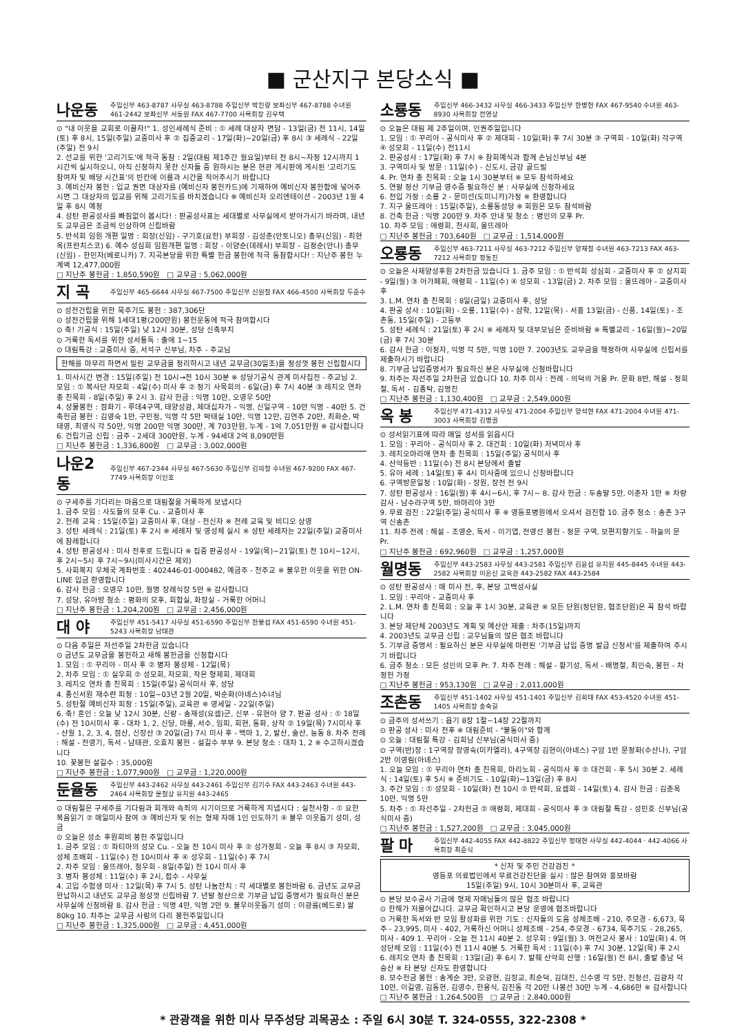■ 군산지구 본당소식 ■
나운동 주임신부 463-8787 사무실 463-8788 주임신부 박진량 보좌신부 467-8788 수녀원 461-2442 보좌신부 서동원 FAX 467-7700 사목회장 김우택
⊙ "내 이웃을 교회로 이끌자!" 1. 성인세례식 준비 : ① 세례 대상자 면담 - 13일(금) 전 11시, 14일(토) 후 8시, 15일(주일) 교중미사 후 ② 집중교리 - 17일(화)~20일(금) 후 8시 ③ 세례식 - 22일(주일) 전 9시
2. 선교를 위한 '고리기도'에 적극 동참 : 2일(대림 제1주간 월요일)부터 전 8시~자정 12시까지 1시간씩 실시하오니, 아직 신청하지 못한 신자들 중 원하시는 분은 현관 게시판에 게시된 '고리기도 참여자 및 배당 시간표'의 빈칸에 이름과 시간을 적어주시기 바랍니다
3. 예비신자 봉헌 : 입교 권면 대상자를 (예비신자 봉헌카드)에 기재하여 예비신자 봉헌함에 넣어주시면 그 대상자의 입교를 위해 고리기도를 바치겠습니다 ※ 예비신자 오리엔테이션 - 2003년 1월 4일 후 8시 예정
4. 성탄 판공성사를 빠짐없이 봅시다! : 판공성사표는 세대별로 사무실에서 받아가시기 바라며, 내년도 교무금은 조금씩 인상하여 신립바람
5. 반석회 임원 개편 일명 : 회장(신임) - 구기호(요한) 부회장 - 김성춘(안토니오) 총무(신임) - 최현옥(프란치스코) 6. 예수 성심회 임원개편 일명 : 회장 - 이양순(데레사) 부회장 - 김정순(안나) 총무(신임) - 한민자(베로니카) 7. 지곡본당을 위한 특별 헌금 봉헌에 적극 동참합시다! : 지난주 봉헌 누계액 12,477,000원
□ 지난주 봉헌금 : 1,850,590원 □ 교무금 : 5,062,000원
지 곡 주임신부 465-6644 사무실 467-7500 주임신부 신원철 FAX 466-4500 사목회장 두준수
⊙ 성전건립을 위한 묵주기도 봉헌 : 387,306단
⊙ 성전건립을 위해 1세대1평(200만원) 봉헌운동에 적극 참여합시다
⊙ 축! 기공식 : 15일(주일) 낮 12시 30분, 성당 신축부지
⊙ 거룩한 독서를 위한 성서통독 : 출애 1~15
⊙ 대림특강 : 교중미사 중, 서석구 신부님, 차주 - 주교님
한해를 마무리 하면서 밀린 교무금을 정리하시고 내년 교무금(30일조)을 정성껏 봉헌 신립합시다
1. 미사시간 변경 : 15일(주일) 전 10시→전 10시 30분 ※ 성당기공식 관계 미사집전 - 주교님 2. 모임 : ① 복사단 자모회 - 4일(수) 미사 후 ② 정기 사목회의 - 6일(금) 후 7시 40분 ③ 레지오 연차총 친목회 - 8일(주일) 후 2시 3. 감사 헌금 : 익명 10만, 오영우 50만
4. 성물봉헌 : 점화기 - 루데4구역, 태양성광, 제대십자가 - 익명, 신일구역 - 10만 익명 - 40만 5. 건축헌금 봉헌 : 김영숙 1만, 구민정, 익명 각 5만 박태실 10만, 익명 12만, 김연주 20만, 최화순, 박태영, 최영식 각 50만, 익명 200만 익명 300만, 계 703만원, 누계 - 1억 7,051만원 ※ 감사합니다
6. 건립기금 신립 : 금주 - 2세대 300만원, 누계 - 94세대 2억 8,090만원
□ 지난주 봉헌금 : 1,336,800원 □ 교무금 : 3,002,000원
나운2동 주임신부 467-2344 사무실 467-5630 주임신부 김의철 수녀원 467-9200 FAX 467-7749 사목회장 이인호
⊙ 구세주를 기다리는 마음으로 대림절을 거룩하게 보냅시다
1. 금주 모임 : 사도들의 모후 Cu. - 교중미사 후
2. 전례 교육 : 15일(주일) 교중미사 후, 대상 - 전신자 ※ 전례 교육 및 비디오 상영
3. 성탄 세례식 : 21일(토) 후 2시 ※ 세례자 및 영성체 실시 ※ 성탄 세례자는 22일(주일) 교중미사에 참례합니다
4. 성탄 판공성사 : 미사 전후로 드립니다 ※ 집중 판공성사 - 19일(목)~21일(토) 전 10시~12시, 후 2시~5시 후 7시~9시(미사시간은 제외)
5. 사회복지 우체국 계좌번호 : 402446-01-000482, 예금주 - 천주교 ※ 불우한 이웃을 위한 ON-LINE 입금 환영합니다
6. 감사 헌금 : 오영우 10만, 월명 장례식장 5만 ※ 감사합니다
7. 성당, 유아방 청소 : 평화의 모후, 회합실, 화장실 - 거룩한 어머니
□ 지난주 봉헌금 : 1,204,200원 □ 교무금 : 2,456,000원
대 야 주임신부 451-5417 사무실 451-6590 주임신부 한봉섭 FAX 451-6590 수녀원 451-5243 사목회장 남태관
⊙ 다음 주일은 자선주일 2차헌금 있습니다
⊙ 금년도 교무금을 봉헌하고 새해 봉헌금을 신청합시다
1. 모임 : ① 꾸리아 - 미사 후 ② 병자 봉성체 - 12일(목)
2. 차주 모임 : ① 실우회 ② 성모회, 자모회, 작은 형제회, 제대회
3. 레지오 연차 총 친목회 : 15일(주일) 공식미사 후, 성당
4. 종신서원 재수련 피정 : 10일~03년 2월 20일, 박순화(아녜스)수녀님
5. 성탄절 예비신자 피정 : 15일(주일), 교육관 ※ 영세일 - 22일(주일)
6. 축! 혼인 : 오늘 낮 12시 30분, 신랑 - 송재성(요셉)군, 신부 - 유현아 양 7. 판공 성사 : ① 18일(수) 전 10시미사 후 - 대차 1, 2, 신당, 마룡, 서수, 임피, 회현, 동화, 상작 ② 19일(목) 7시미사 후 - 산월 1, 2, 3, 4, 점산, 신장산 ③ 20일(금) 7시 미사 후 - 백마 1, 2, 발산, 술산, 능동 8. 차주 전례 : 해설 - 전영기, 독서 - 남태관, 오효지 봉헌 - 설길수 부부 9. 본당 청소 : 대차 1, 2 ※ 수고하시겠습니다
10. 꽃봉헌 설길수 : 35,000원
□ 지난주 봉헌금 : 1,077,900원 □ 교무금 : 1,220,000원
둔율동 주임신부 443-2462 사무실 443-2461 주임신부 김기수 FAX 443-2463 수녀원 443-2464 사목회장 문철상 유치원 443-2465
⊙ 대림절은 구세주를 기다림과 회개와 속죄의 시기이므로 거룩하게 지냅시다 : 실천사항 - ① 요한 복음읽기 ② 매일미사 참여 ③ 예비신자 및 쉬는 형제 자매 1인 인도하기 ④ 불우 이웃돕기 성미, 성금
⊙ 오늘은 성소 후원회비 봉헌 주일입니다
1. 금주 모임 : ① 파티마의 성모 Cu. - 오늘 전 10시 미사 후 ② 성가정회 - 오늘 후 8시 ③ 자모회, 성체 조배회 - 11일(수) 전 10시미사 후 ④ 성우회 - 11일(수) 후 7시
2. 차주 모임 : 울뜨레아, 청우회 - 8일(주일) 전 10시 미사 후
3. 병자 봉성체 : 11일(수) 후 2시, 접수 - 사무실
4. 고입 수험생 미사 : 12일(목) 후 7시 5. 성탄 나눔잔치 : 각 세대별로 봉헌바람 6. 금년도 교무금 완납하시고 내년도 교무금 정성껏 신립바람 7. 년말 정산으로 기부금 납입 증명서가 필요하신 분은 사무실에 신청바람 8. 감사 헌금 : 익명 4만, 익명 2만 9. 불우이웃돕기 성미 : 이광률(베드로) 쌀 80kg 10. 차주는 교무금 사랑의 다리 봉헌주일입니다
□ 지난주 봉헌금 : 1,325,000원 □ 교무금 : 4,451,000원
소룡동 주임신부 466-3432 사무실 466-3433 주임신부 한병헌 FAX 467-9540 수녀원 463-8930 사목회장 전영상
⊙ 오늘은 대림 제 2주일이며, 인권주일입니다
1. 모임 : ① 꾸리아 - 공식미사 후 ② 제대회 - 10일(화) 후 7시 30분 ③ 구역회 - 10일(화) 각구역 ④ 성모회 - 11일(수) 전11시
2. 판공성사 : 17일(화) 후 7시 ※ 참회예식과 함께 손님신부님 4분
3. 구역미사 및 방문 : 11일(수) - 신도시, 금강 골드빌
4. Pr. 연차 총 친목회 : 오늘 1시 30분부터 ※ 모두 참석하세요
5. 연말 정산 기부금 영수증 필요하신 분 : 사무실에 신청하세요
6. 전입 가정 : 소룡 2 - 문미선(도미니카)가정 ※ 환영합니다
7. 지구 울뜨레아 : 15일(주일), 소룡동성당 ※ 회원은 모두 참석바람
8. 건축 헌금 : 익명 200만 9. 차주 안내 및 청소 : 병인의 모후 Pr.
10. 차주 모임 : 애령회, 천사회, 울뜨레아
□ 지난주 봉헌금 : 703,640원 □ 교무금 : 1,514,000원
오룡동 주임신부 463-7211 사무실 463-7212 주임신부 양재철 수녀원 463-7213 FAX 463-7212 사목회장 정동진
⊙ 오늘은 사제양성후원 2차헌금 있습니다 1. 금주 모임 : ① 반석회 성심회 - 교중미사 후 ② 상지회 - 9일(월) ③ 아가페회, 애령회 - 11일(수) ④ 성모회 - 13일(금) 2. 차주 모임 : 울뜨레아 - 교중미사 후
3. L.M. 연차 총 친목회 : 8일(금일) 교중미사 후, 성당
4. 판공 성사 : 10일(화) - 오룡, 11일(수) - 삼학, 12일(목) - 서흥 13일(금) - 신풍, 14일(토) - 조촌동, 15일(주일) - 고등부
5. 성탄 세례식 : 21일(토) 후 2시 ※ 세례자 및 대부모님은 준비바람 ※ 특별교리 - 16일(월)~20일(금) 후 7시 30분
6. 감사 헌금 : 이정자, 익명 각 5만, 익명 10만 7. 2003년도 교무금을 책정하여 사무실에 신립서를 제출하시기 바랍니다
8. 기부금 납입증명서가 필요하신 분은 사무실에 신청바랍니다
9. 차주는 자선주일 2차헌금 있습니다 10. 차주 미사 : 전례 - 의덕의 거울 Pr. 문화 8반, 해설 - 정희철, 독서 - 김종탁, 김명진
□ 지난주 봉헌금 : 1,130,400원 □ 교무금 : 2,549,000원
옥 봉 주임신부 471-4312 사무실 471-2004 주임신부 양석현 FAX 471-2004 수녀원 471-3003 사목회장 김병권
⊙ 성서읽기표에 따라 매일 성서를 읽읍시다
1. 모임 : 꾸리아 - 공식미사 후 2. 대건회 : 10일(화) 저녁미사 후
3. 레지오마리애 연차 총 친목회 : 15일(주일) 공식미사 후
4. 산악등반 : 11일(수) 전 8시 본당에서 출발
5. 유아 세례 : 14일(토) 후 4시 미사중에 있으니 신청바랍니다
6. 구역방문일정 : 10일(화) - 장원, 장전 전 9시
7. 성탄 판공성사 : 16일(월) 후 4시~6시, 후 7시~ 8. 감사 헌금 : 두송말 5만, 이춘자 1만 ※ 차량감사 - 남수라구역 5만, 바마리아 3만
9. 무료 검진 : 22일(주일) 공식미사 후 ※ 영등포병원에서 오셔서 검진함 10. 금주 청소 : 송촌 3구역 신송촌
11. 차주 전례 : 해설 - 조영순, 독서 - 이기엽, 전영선 봉헌 - 정문 구역, 보편지향기도 - 하늘의 문 Pr.
□ 지난주 봉헌금 : 692,960원 □ 교무금 : 1,257,000원
월명동 주임신부 443-2583 사무실 443-2581 주임신부 김윤섭 유치원 445-8445 수녀원 443-2582 사목회장 이은신 교육관 443-2582 FAX 443-2584
⊙ 성탄 판공성사 : 매 미사 전, 후, 본당 고백성사실
1. 모임 : 꾸리아 - 교중미사 후
2. L.M. 연차 총 친목회 : 오늘 후 1시 30분, 교육관 ※ 모든 단원(정단원, 협조단원)은 꼭 참석 바랍니다
3. 본당 제단체 2003년도 계획 및 예산안 제출 : 차주(15일)까지
4. 2003년도 교무금 신립 : 교우님들의 많은 협조 바랍니다
5. 기부금 증명서 : 필요하신 분은 사무실에 마련된 '기부금 납입 증명 발급 신청서'를 제출하여 주시기 바랍니다
6. 금주 청소 : 모든 성인의 모후 Pr. 7. 차주 전례 : 해설 - 황기성, 독서 - 배명철, 최인숙, 봉헌 - 차정헌 가정
□ 지난주 봉헌금 : 953,130원 □ 교무금 : 2,011,000원
조촌동 주임신부 451-1402 사무실 451-1401 주임신부 김희태 FAX 453-4520 수녀원 451-1405 사목회장 송숙길
⊙ 금주의 성서쓰기 : 욥기 8장 1절~14장 22절까지
⊙ 판공 성사 : 미사 전후 ※ 대림준비 - "불동이"와 함께
⊙ 오늘 : 대림절 특강 - 김희남 신부님(공식미사 중)
⊙ 구역(반)장 : 1구역장 장영숙(미카엘라), 4구역장 김현이(아녜스) 구암 1반 문정화(수산나), 구암 2반 이영림(아녜스)
1. 오늘 모임 : ① 꾸리아 연차 총 친목회, 마리노회 - 공식미사 후 ② 대건회 - 후 5시 30분 2. 세례식 : 14일(토) 후 5시 ※ 준비기도 - 10일(화)~13일(금) 후 8시
3. 주간 모임 : ① 성모회 - 10일(화) 전 10시 ② 반석회, 요셉회 - 14일(토) 4. 감사 헌금 : 김춘옥 10만, 익명 5만
5. 차주 : ① 자선주일 - 2차헌금 ② 애령회, 제대회 - 공식미사 후 ③ 대림절 특강 - 성민호 신부님(공식미사 중)
□ 지난주 봉헌금 : 1,527,200원 □ 교무금 : 3,045,000원
팔 마 주임신부 442-4055 FAX 442-8822 주임신부 정태현 사무실 442-4044 · 442-4066 사목회장 최준식
* 신자 및 주민 건강검진 *
영등포 의료법인에서 무료건강진단을 실시 : 많은 참여와 홍보바람
15일(주일) 9시, 10시 30분미사 후, 교육관
⊙ 본당 보수공사 기금에 형제 자매님들의 많은 협조 바랍니다
⊙ 한해가 저물어갑니다. 교무금 확인하시고 본당 운영에 협조바랍니다
⊙ 거룩한 독서와 반 모임 활성화를 위한 기도 : 신자들의 도움 성체조배 - 210, 주모경 - 6,673, 묵주 - 23,995, 미사 - 402, 거룩하신 어머니 성체조배 - 254, 주모경 - 6734, 묵주기도 - 28,265, 미사 - 409 1. 꾸리아 - 오늘 전 11시 40분 2. 성우회 : 9일(월) 3. 여전교사 봉사 : 10일(화) 4. 여성단체 모임 : 11일(수) 전 11시 40분 5. 거룩한 독서 : 11일(수) 후 7시 30분, 12일(목) 후 2시
6. 레지오 연차 총 친목회 : 13일(금) 후 6시 7. 발췌 산악회 산행 : 16일(월) 전 8시, 출발 충남 덕숭산 ※ 타 본당 신자도 환영합니다
8. 보수헌금 봉헌 : 송계순 3만, 오광현, 김장교, 최순덕, 김대진, 신수영 각 5만, 진정선, 김광자 각 10만, 이길영, 김동현, 김영수, 한용식, 김진동 각 20만 나봉선 30만 누계 - 4,686만 ※ 감사합니다
□ 지난주 봉헌금 : 1,264,500원 □ 교무금 : 2,840,000원
* 관광객을 위한 미사 무주성당 괴목공소 : 주일 6시 30분 T. 324-0555, 322-2308 *